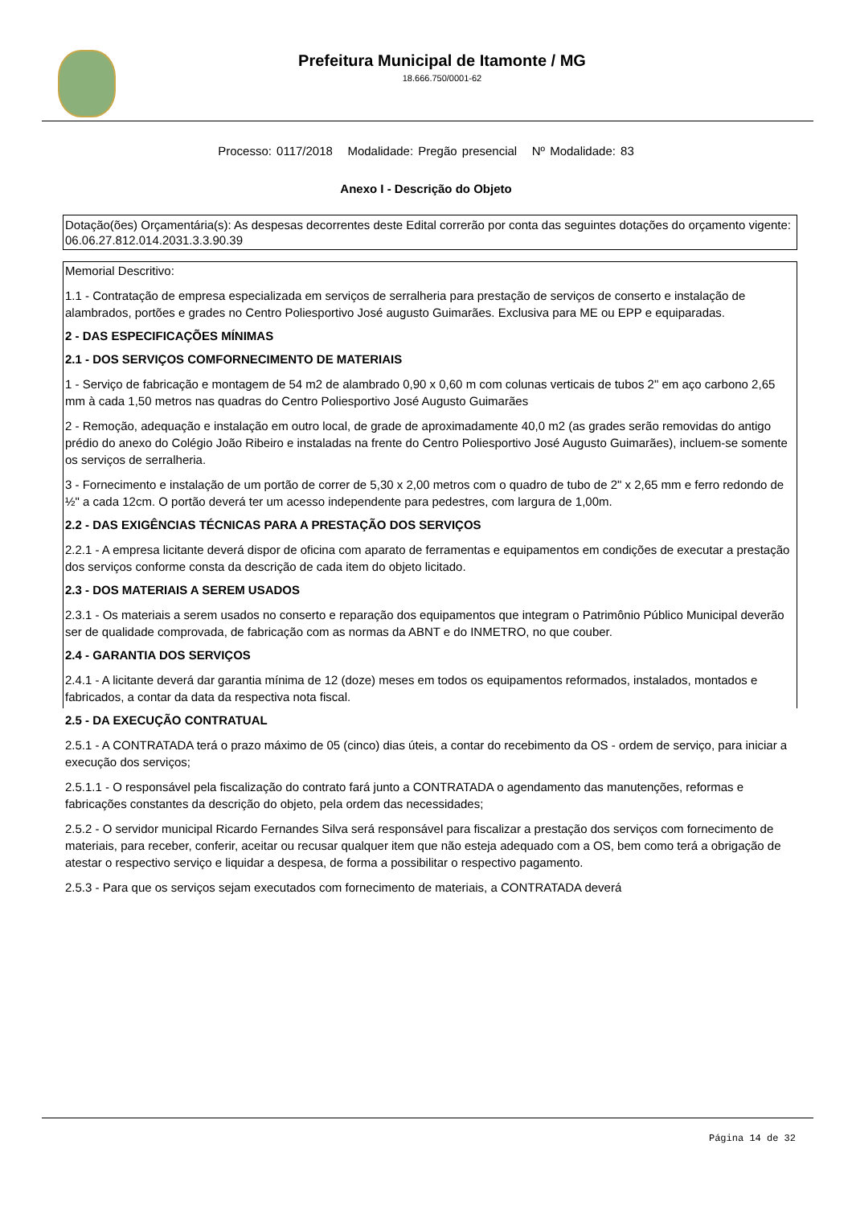Prefeitura Municipal de Itamonte / MG
18.666.750/0001-62
Processo: 0117/2018 Modalidade: Pregão presencial Nº Modalidade: 83
Anexo I - Descrição do Objeto
Dotação(ões) Orçamentária(s): As despesas decorrentes deste Edital correrão por conta das seguintes dotações do orçamento vigente:
06.06.27.812.014.2031.3.3.90.39
Memorial Descritivo:
1.1 - Contratação de empresa especializada em serviços de serralheria para prestação de serviços de conserto e instalação de alambrados, portões e grades no Centro Poliesportivo José augusto Guimarães. Exclusiva para ME ou EPP e equiparadas.
2 - DAS ESPECIFICAÇÕES MÍNIMAS
2.1 - DOS SERVIÇOS COMFORNECIMENTO DE MATERIAIS
1 - Serviço de fabricação e montagem de 54 m2 de alambrado 0,90 x 0,60 m com colunas verticais de tubos 2" em aço carbono 2,65 mm à cada 1,50 metros nas quadras do Centro Poliesportivo José Augusto Guimarães
2 - Remoção, adequação e instalação em outro local, de grade de aproximadamente 40,0 m2 (as grades serão removidas do antigo prédio do anexo do Colégio João Ribeiro e instaladas na frente do Centro Poliesportivo José Augusto Guimarães), incluem-se somente os serviços de serralheria.
3 - Fornecimento e instalação de um portão de correr de 5,30 x 2,00 metros com o quadro de tubo de 2" x 2,65 mm e ferro redondo de ½" a cada 12cm. O portão deverá ter um acesso independente para pedestres, com largura de 1,00m.
2.2 - DAS EXIGÊNCIAS TÉCNICAS PARA A PRESTAÇÃO DOS SERVIÇOS
2.2.1 - A empresa licitante deverá dispor de oficina com aparato de ferramentas e equipamentos em condições de executar a prestação dos serviços conforme consta da descrição de cada item do objeto licitado.
2.3 - DOS MATERIAIS A SEREM USADOS
2.3.1 - Os materiais a serem usados no conserto e reparação dos equipamentos que integram o Patrimônio Público Municipal deverão ser de qualidade comprovada, de fabricação com as normas da ABNT e do INMETRO, no que couber.
2.4 - GARANTIA DOS SERVIÇOS
2.4.1 - A licitante deverá dar garantia mínima de 12 (doze) meses em todos os equipamentos reformados, instalados, montados e fabricados, a contar da data da respectiva nota fiscal.
2.5 - DA EXECUÇÃO CONTRATUAL
2.5.1 - A CONTRATADA terá o prazo máximo de 05 (cinco) dias úteis, a contar do recebimento da OS - ordem de serviço, para iniciar a execução dos serviços;
2.5.1.1 - O responsável pela fiscalização do contrato fará junto a CONTRATADA o agendamento das manutenções, reformas e fabricações constantes da descrição do objeto, pela ordem das necessidades;
2.5.2 - O servidor municipal Ricardo Fernandes Silva será responsável para fiscalizar a prestação dos serviços com fornecimento de materiais, para receber, conferir, aceitar ou recusar qualquer item que não esteja adequado com a OS, bem como terá a obrigação de atestar o respectivo serviço e liquidar a despesa, de forma a possibilitar o respectivo pagamento.
2.5.3 - Para que os serviços sejam executados com fornecimento de materiais, a CONTRATADA deverá
Página 14 de 32